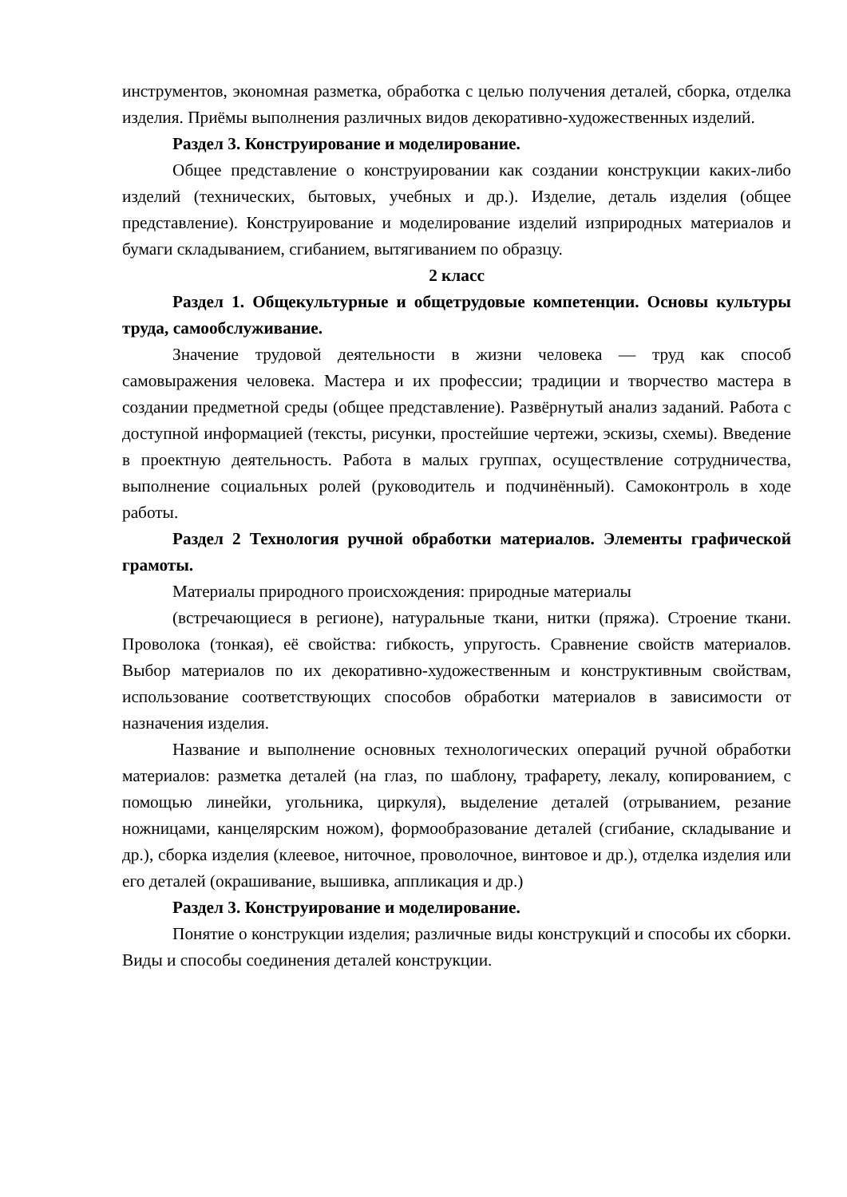инструментов, экономная разметка, обработка с целью получения деталей, сборка, отделка изделия. Приёмы выполнения различных видов декоративно-художественных изделий.
Раздел 3. Конструирование и моделирование.
Общее представление о конструировании как создании конструкции каких-либо изделий (технических, бытовых, учебных и др.). Изделие, деталь изделия (общее представление). Конструирование и моделирование изделий изприродных материалов и бумаги складыванием, сгибанием, вытягиванием по образцу.
2 класс
Раздел 1. Общекультурные и общетрудовые компетенции. Основы культуры труда, самообслуживание.
Значение трудовой деятельности в жизни человека — труд как способ самовыражения человека. Мастера и их профессии; традиции и творчество мастера в создании предметной среды (общее представление). Развёрнутый анализ заданий. Работа с доступной информацией (тексты, рисунки, простейшие чертежи, эскизы, схемы). Введение в проектную деятельность. Работа в малых группах, осуществление сотрудничества, выполнение социальных ролей (руководитель и подчинённый). Самоконтроль в ходе работы.
Раздел 2 Технология ручной обработки материалов. Элементы графической грамоты.
Материалы природного происхождения: природные материалы
(встречающиеся в регионе), натуральные ткани, нитки (пряжа). Строение ткани. Проволока (тонкая), её свойства: гибкость, упругость. Сравнение свойств материалов. Выбор материалов по их декоративно-художественным и конструктивным свойствам, использование соответствующих способов обработки материалов в зависимости от назначения изделия.
Название и выполнение основных технологических операций ручной обработки материалов: разметка деталей (на глаз, по шаблону, трафарету, лекалу, копированием, с помощью линейки, угольника, циркуля), выделение деталей (отрыванием, резание ножницами, канцелярским ножом), формообразование деталей (сгибание, складывание и др.), сборка изделия (клеевое, ниточное, проволочное, винтовое и др.), отделка изделия или его деталей (окрашивание, вышивка, аппликация и др.)
Раздел 3. Конструирование и моделирование.
Понятие о конструкции изделия; различные виды конструкций и способы их сборки. Виды и способы соединения деталей конструкции.